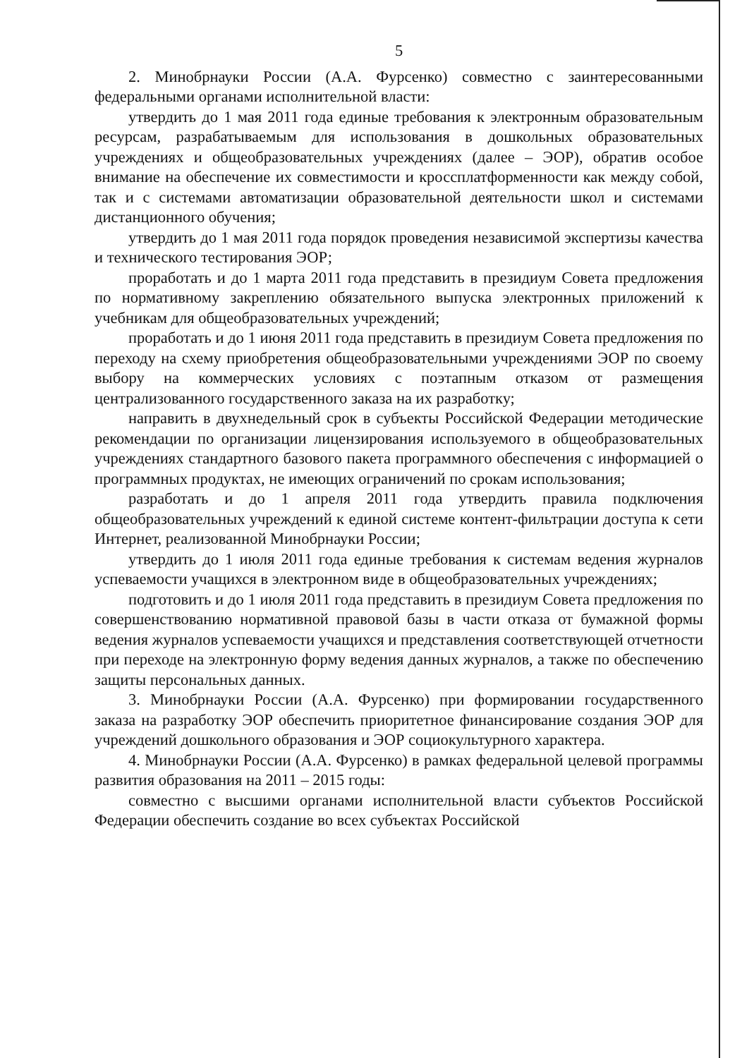5
2. Минобрнауки России (А.А. Фурсенко) совместно с заинтересованными федеральными органами исполнительной власти:
утвердить до 1 мая 2011 года единые требования к электронным образовательным ресурсам, разрабатываемым для использования в дошкольных образовательных учреждениях и общеобразовательных учреждениях (далее – ЭОР), обратив особое внимание на обеспечение их совместимости и кроссплатформенности как между собой, так и с системами автоматизации образовательной деятельности школ и системами дистанционного обучения;
утвердить до 1 мая 2011 года порядок проведения независимой экспертизы качества и технического тестирования ЭОР;
проработать и до 1 марта 2011 года представить в президиум Совета предложения по нормативному закреплению обязательного выпуска электронных приложений к учебникам для общеобразовательных учреждений;
проработать и до 1 июня 2011 года представить в президиум Совета предложения по переходу на схему приобретения общеобразовательными учреждениями ЭОР по своему выбору на коммерческих условиях с поэтапным отказом от размещения централизованного государственного заказа на их разработку;
направить в двухнедельный срок в субъекты Российской Федерации методические рекомендации по организации лицензирования используемого в общеобразовательных учреждениях стандартного базового пакета программного обеспечения с информацией о программных продуктах, не имеющих ограничений по срокам использования;
разработать и до 1 апреля 2011 года утвердить правила подключения общеобразовательных учреждений к единой системе контент-фильтрации доступа к сети Интернет, реализованной Минобрнауки России;
утвердить до 1 июля 2011 года единые требования к системам ведения журналов успеваемости учащихся в электронном виде в общеобразовательных учреждениях;
подготовить и до 1 июля 2011 года представить в президиум Совета предложения по совершенствованию нормативной правовой базы в части отказа от бумажной формы ведения журналов успеваемости учащихся и представления соответствующей отчетности при переходе на электронную форму ведения данных журналов, а также по обеспечению защиты персональных данных.
3. Минобрнауки России (А.А. Фурсенко) при формировании государственного заказа на разработку ЭОР обеспечить приоритетное финансирование создания ЭОР для учреждений дошкольного образования и ЭОР социокультурного характера.
4. Минобрнауки России (А.А. Фурсенко) в рамках федеральной целевой программы развития образования на 2011 – 2015 годы:
совместно с высшими органами исполнительной власти субъектов Российской Федерации обеспечить создание во всех субъектах Российской